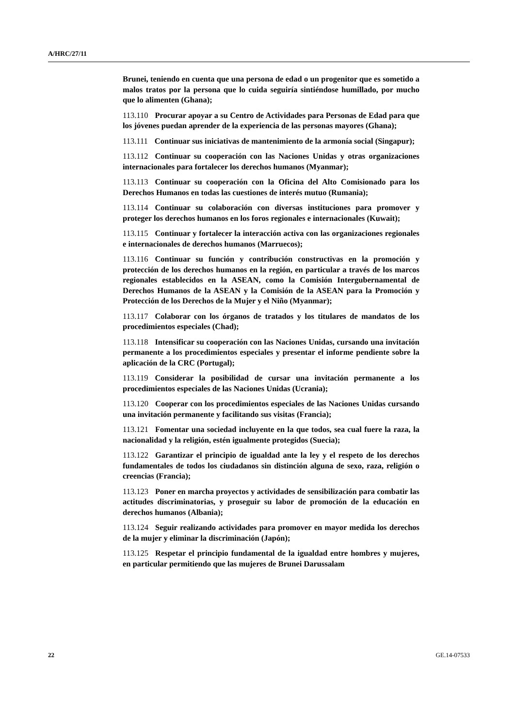A/HRC/27/11
Brunei, teniendo en cuenta que una persona de edad o un progenitor que es sometido a malos tratos por la persona que lo cuida seguiría sintiéndose humillado, por mucho que lo alimenten (Ghana);
113.110 Procurar apoyar a su Centro de Actividades para Personas de Edad para que los jóvenes puedan aprender de la experiencia de las personas mayores (Ghana);
113.111 Continuar sus iniciativas de mantenimiento de la armonía social (Singapur);
113.112 Continuar su cooperación con las Naciones Unidas y otras organizaciones internacionales para fortalecer los derechos humanos (Myanmar);
113.113 Continuar su cooperación con la Oficina del Alto Comisionado para los Derechos Humanos en todas las cuestiones de interés mutuo (Rumania);
113.114 Continuar su colaboración con diversas instituciones para promover y proteger los derechos humanos en los foros regionales e internacionales (Kuwait);
113.115 Continuar y fortalecer la interacción activa con las organizaciones regionales e internacionales de derechos humanos (Marruecos);
113.116 Continuar su función y contribución constructivas en la promoción y protección de los derechos humanos en la región, en particular a través de los marcos regionales establecidos en la ASEAN, como la Comisión Intergubernamental de Derechos Humanos de la ASEAN y la Comisión de la ASEAN para la Promoción y Protección de los Derechos de la Mujer y el Niño (Myanmar);
113.117 Colaborar con los órganos de tratados y los titulares de mandatos de los procedimientos especiales (Chad);
113.118 Intensificar su cooperación con las Naciones Unidas, cursando una invitación permanente a los procedimientos especiales y presentar el informe pendiente sobre la aplicación de la CRC (Portugal);
113.119 Considerar la posibilidad de cursar una invitación permanente a los procedimientos especiales de las Naciones Unidas (Ucrania);
113.120 Cooperar con los procedimientos especiales de las Naciones Unidas cursando una invitación permanente y facilitando sus visitas (Francia);
113.121 Fomentar una sociedad incluyente en la que todos, sea cual fuere la raza, la nacionalidad y la religión, estén igualmente protegidos (Suecia);
113.122 Garantizar el principio de igualdad ante la ley y el respeto de los derechos fundamentales de todos los ciudadanos sin distinción alguna de sexo, raza, religión o creencias (Francia);
113.123 Poner en marcha proyectos y actividades de sensibilización para combatir las actitudes discriminatorias, y proseguir su labor de promoción de la educación en derechos humanos (Albania);
113.124 Seguir realizando actividades para promover en mayor medida los derechos de la mujer y eliminar la discriminación (Japón);
113.125 Respetar el principio fundamental de la igualdad entre hombres y mujeres, en particular permitiendo que las mujeres de Brunei Darussalam
22 GE.14-07533